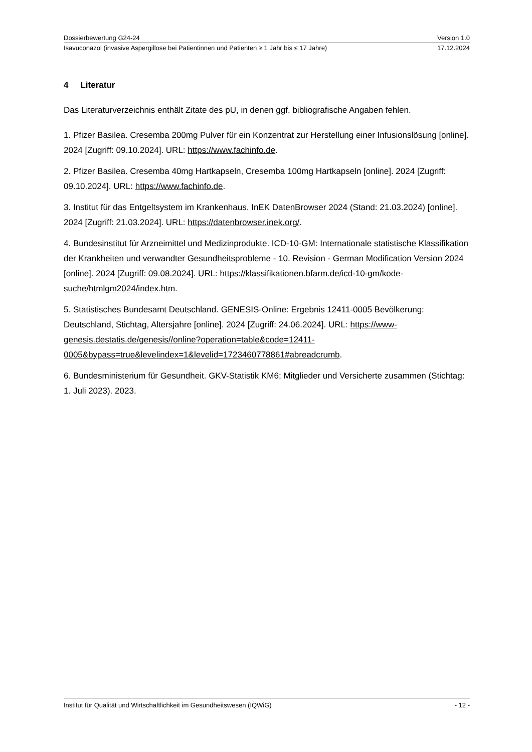Dossierbewertung G24-24 Version 1.0
Isavuconazol (invasive Aspergillose bei Patientinnen und Patienten ≥ 1 Jahr bis ≤ 17 Jahre) 17.12.2024
4 Literatur
Das Literaturverzeichnis enthält Zitate des pU, in denen ggf. bibliografische Angaben fehlen.
1. Pfizer Basilea. Cresemba 200mg Pulver für ein Konzentrat zur Herstellung einer Infusionslösung [online]. 2024 [Zugriff: 09.10.2024]. URL: https://www.fachinfo.de.
2. Pfizer Basilea. Cresemba 40mg Hartkapseln, Cresemba 100mg Hartkapseln [online]. 2024 [Zugriff: 09.10.2024]. URL: https://www.fachinfo.de.
3. Institut für das Entgeltsystem im Krankenhaus. InEK DatenBrowser 2024 (Stand: 21.03.2024) [online]. 2024 [Zugriff: 21.03.2024]. URL: https://datenbrowser.inek.org/.
4. Bundesinstitut für Arzneimittel und Medizinprodukte. ICD-10-GM: Internationale statistische Klassifikation der Krankheiten und verwandter Gesundheitsprobleme - 10. Revision - German Modification Version 2024 [online]. 2024 [Zugriff: 09.08.2024]. URL: https://klassifikationen.bfarm.de/icd-10-gm/kode-suche/htmlgm2024/index.htm.
5. Statistisches Bundesamt Deutschland. GENESIS-Online: Ergebnis 12411-0005 Bevölkerung: Deutschland, Stichtag, Altersjahre [online]. 2024 [Zugriff: 24.06.2024]. URL: https://www-genesis.destatis.de/genesis//online?operation=table&code=12411-0005&bypass=true&levelindex=1&levelid=1723460778861#abreadcrumb.
6. Bundesministerium für Gesundheit. GKV-Statistik KM6; Mitglieder und Versicherte zusammen (Stichtag: 1. Juli 2023). 2023.
Institut für Qualität und Wirtschaftlichkeit im Gesundheitswesen (IQWiG) - 12 -